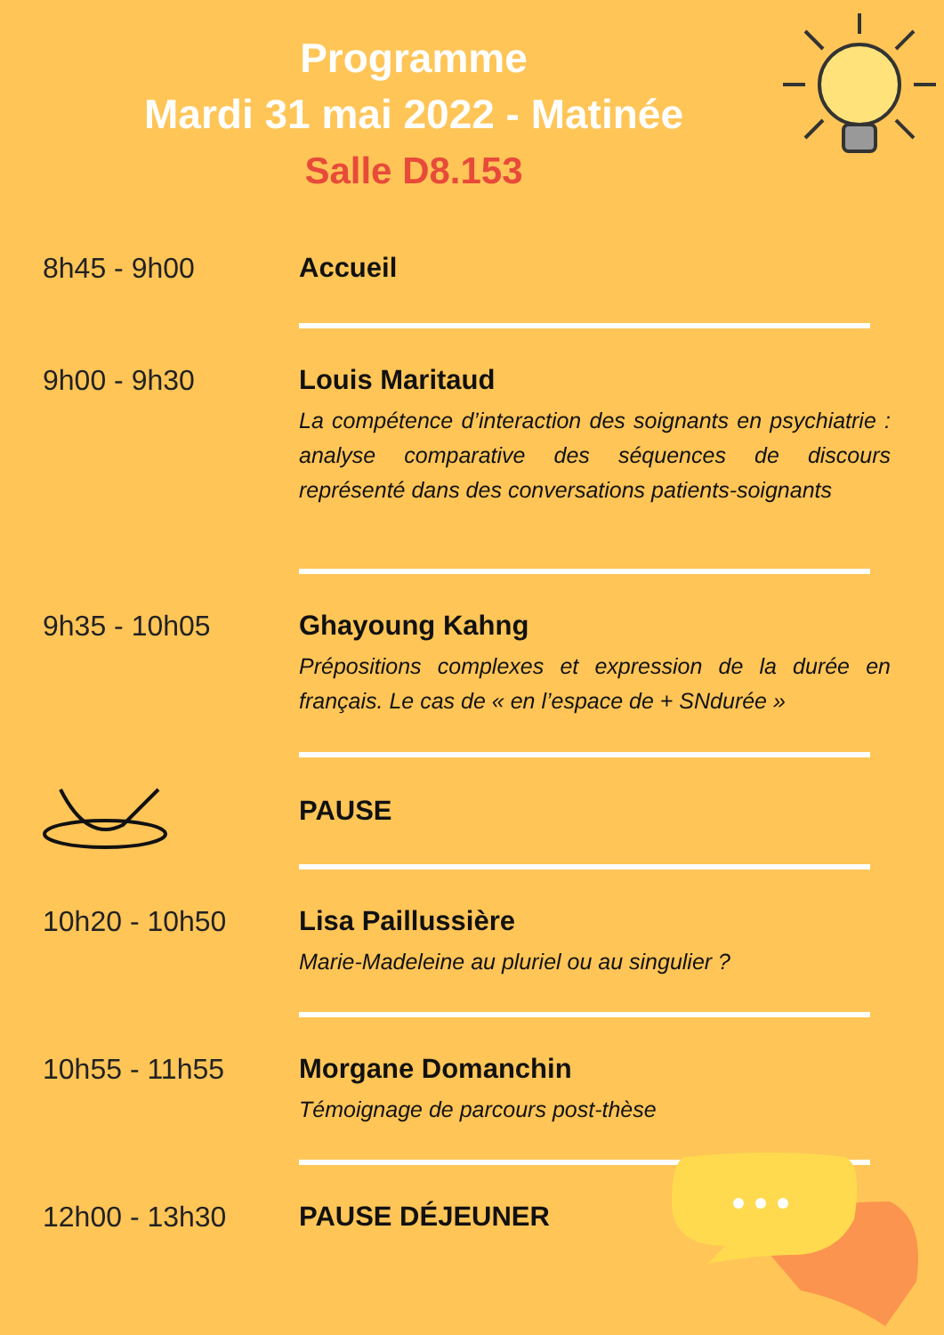Programme
Mardi 31 mai 2022 - Matinée
Salle D8.153
8h45 - 9h00 Accueil
9h00 - 9h30 Louis Maritaud
La compétence d’interaction des soignants en psychiatrie : analyse comparative des séquences de discours représenté dans des conversations patients-soignants
9h35 - 10h05 Ghayoung Kahng
Prépositions complexes et expression de la durée en français. Le cas de « en l’espace de + SNdurée »
PAUSE
10h20 - 10h50 Lisa Paillussière
Marie-Madeleine au pluriel ou au singulier ?
10h55 - 11h55 Morgane Domanchin
Témoignage de parcours post-thèse
12h00 - 13h30 PAUSE DÉJEUNER